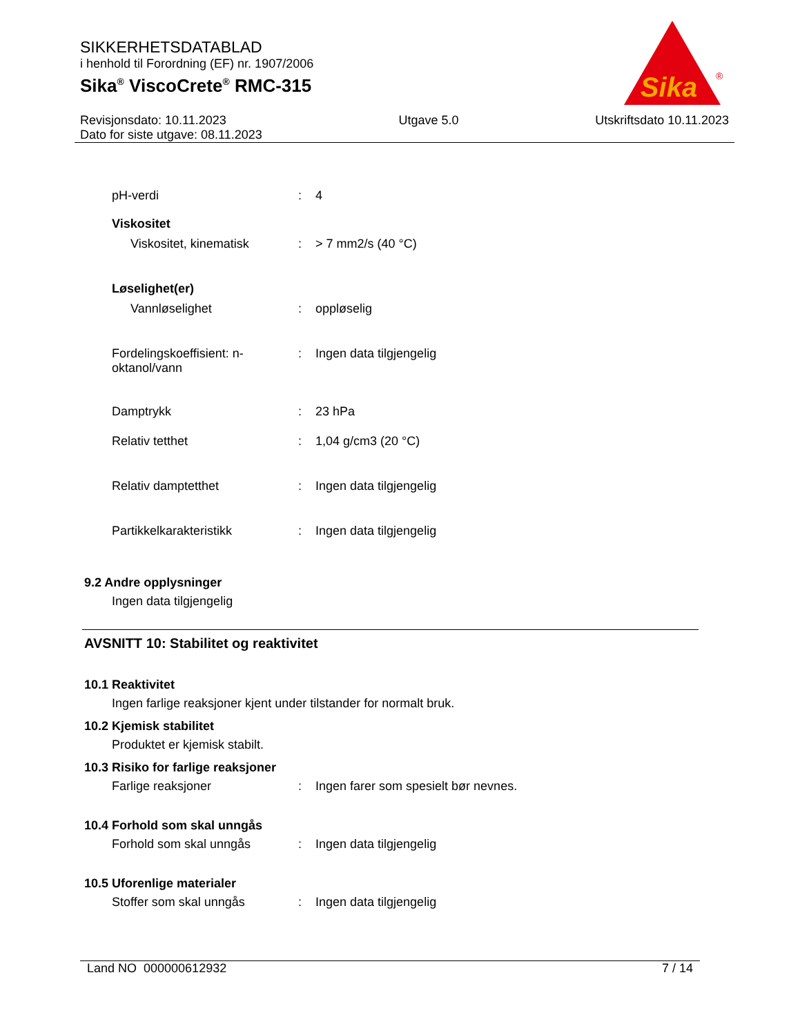SIKKERHETSDATABLAD
i henhold til Forordning (EF) nr. 1907/2006
Sika<sup>®</sup> ViscoCrete<sup>®</sup> RMC-315
Revisjonsdato: 10.11.2023
Dato for siste utgave: 08.11.2023
Utgave 5.0 Utskriftsdato 10.11.2023
Sika
®
pH-verdi : 4
Viskositet
Viskositet, kinematisk : > 7 mm2/s (40 °C)
Løselighet(er)
Vannløselighet : oppløselig
Fordelingskoeffisient: n-oktanol/vann
: Ingen data tilgjengelig
Damptrykk : 23 hPa
Relativ tetthet : 1,04 g/cm3 (20 °C)
Relativ damptetthet : Ingen data tilgjengelig
Partikkelkarakteristikk : Ingen data tilgjengelig
9.2 Andre opplysninger
Ingen data tilgjengelig
AVSNITT 10: Stabilitet og reaktivitet
10.1 Reaktivitet
Ingen farlige reaksjoner kjent under tilstander for normalt bruk.
10.2 Kjemisk stabilitet
Produktet er kjemisk stabilt.
10.3 Risiko for farlige reaksjoner
Farlige reaksjoner : Ingen farer som spesielt bør nevnes.
10.4 Forhold som skal unngås
Forhold som skal unngås : Ingen data tilgjengelig
10.5 Uforenlige materialer
Stoffer som skal unngås : Ingen data tilgjengelig
Land NO 000000612932 7 / 14